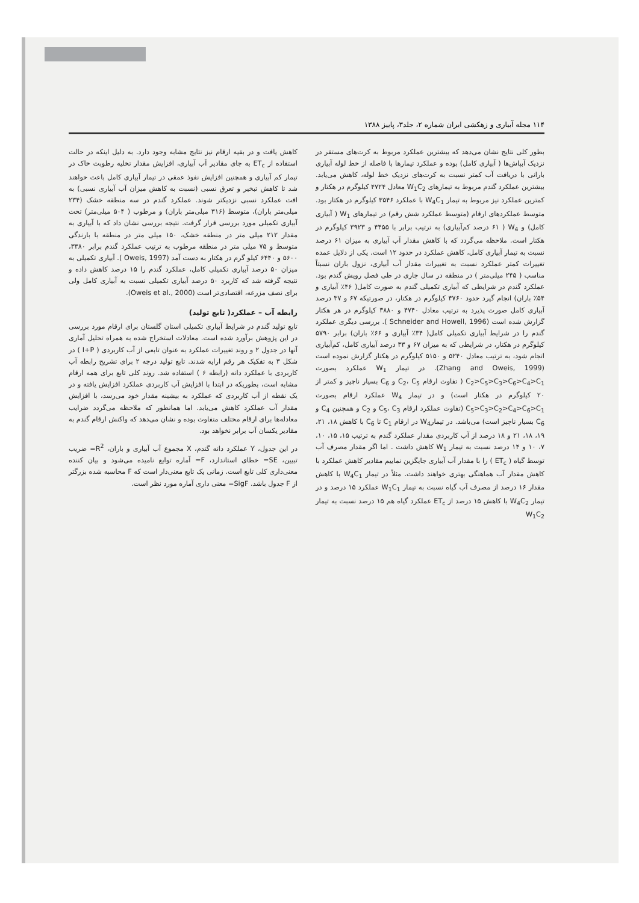۱۱۴ مجله آبیاری و زهکشی ایران شماره ۲، جلد۳، پاییز ۱۳۸۸
بطور کلی نتایج نشان می‌دهد که بیشترین عملکرد مربوط به کرت‌های مستقر در نزدیک آبپاش‌ها ( آبیاری کامل) بوده و عملکرد تیمارها با فاصله از خط لوله آبیاری بارانی با دریافت آب کمتر نسبت به کرت‌های نزدیک خط لوله، کاهش می‌یابد. بیشترین عملکرد گندم مربوط به تیمارهای W<sub>1</sub>C<sub>2</sub> معادل ۴۷۲۴ کیلوگرم در هکتار و کمترین عملکرد نیز مربوط به تیمار W<sub>4</sub>C<sub>1</sub> با عملکرد ۳۵۴۶ کیلوگرم در هکتار بود. متوسط عملکردهای ارقام (متوسط عملکرد شش رقم) در تیمارهای W<sub>1</sub> ( آبیاری کامل) و W<sub>4</sub> ( ۶۱ درصد کم‌آبیاری) به ترتیب برابر با ۴۴۵۵ و ۳۹۲۳ کیلوگرم در هکتار است. ملاحظه می‌گردد که با کاهش مقدار آب آبیاری به میزان ۶۱ درصد نسبت به تیمار آبیاری کامل، کاهش عملکرد در حدود ۱۲ است. یکی از دلایل عمده تغییرات کمتر عملکرد نسبت به تغییرات مقدار آب آبیاری، نزول باران نسبتاً مناسب ( ۲۴۵ میلی‌متر ) در منطقه در سال جاری در طی فصل رویش گندم بود. عملکرد گندم در شرایطی که آبیاری تکمیلی گندم به صورت کامل( ۴۶٪ آبیاری و ۵۴٪ باران) انجام گیرد حدود ۴۷۶۰ کیلوگرم در هکتار، در صورتیکه ۶۷ و ۳۷ درصد آبیاری کامل صورت پذیرد به ترتیب معادل ۴۷۴۰ و ۳۸۸۰ کیلوگرم در هر هکتار گزارش شده است (Schneider and Howell, 1996 ). بررسی دیگری عملکرد گندم را در شرایط آبیاری تکمیلی کامل( ۳۴٪ آبیاری و ۶۶٪ باران) برابر ۵۷۹۰ کیلوگرم در هکتار، در شرایطی که به میزان ۶۷ و ۳۳ درصد آبیاری کامل، کم‌آبیاری انجام شود، به ترتیب معادل ۵۲۴۰ و ۵۱۵۰ کیلوگرم در هکتار گزارش نموده است (Zhang and Oweis, 1999). در تیمار W<sub>1</sub> عملکرد بصورت C<sub>2</sub>>C<sub>5</sub>>C<sub>3</sub>>C<sub>6</sub>>C<sub>4</sub>>C<sub>1</sub> ( تفاوت ارقام C<sub>2</sub>، C<sub>5</sub> و C<sub>6</sub> بسیار ناچیز و کمتر از ۲۰ کیلوگرم در هکتار است) و در تیمار W<sub>4</sub> عملکرد ارقام بصورت C<sub>5</sub>>C<sub>3</sub>>C<sub>2</sub>>C<sub>4</sub>>C<sub>6</sub>>C<sub>1</sub> (تفاوت عملکرد ارقام C<sub>5</sub>، C<sub>3</sub> و C<sub>2</sub> و همچنین C<sub>4</sub> و C<sub>6</sub> بسیار ناچیز است) می‌باشد. در تیمارW<sub>4</sub> در ارقام C<sub>1</sub> تا C<sub>6</sub> با کاهش ۱۸، ۲۱، ۱۹، ۱۸، ۲۱ و ۱۸ درصد از آب کاربردی مقدار عملکرد گندم به ترتیب ۱۵، ۱۵، ۱۰، ۷، ۱۰ و ۱۴ درصد نسبت به تیمار W<sub>1</sub> کاهش داشت . اما اگر مقدار مصرف آب توسط گیاه ( ET<sub>c</sub> ) را با مقدار آب آبیاری جایگزین نماییم مقادیر کاهش عملکرد با کاهش مقدار آب هماهنگی بهتری خواهند داشت. مثلاً در تیمار W<sub>4</sub>C<sub>1</sub> با کاهش مقدار ۱۶ درصد از مصرف آب گیاه نسبت به تیمار W<sub>1</sub>C<sub>1</sub> عملکرد ۱۵ درصد و در تیمار W<sub>4</sub>C<sub>2</sub> با کاهش ۱۵ درصد از ET<sub>c</sub> عملکرد گیاه هم ۱۵ درصد نسبت به تیمار W<sub>1</sub>C<sub>2</sub>
کاهش یافت و در بقیه ارقام نیز نتایج مشابه وجود دارد. به دلیل اینکه در حالت استفاده از ET<sub>c</sub> به جای مقادیر آب آبیاری، افزایش مقدار تخلیه رطوبت خاک در تیمار کم آبیاری و همچنین افزایش نفوذ عمقی در تیمار آبیاری کامل باعث خواهند شد تا کاهش تبخیر و تعرق نسبی (نسبت به کاهش میزان آب آبیاری نسبی) به افت عملکرد نسبی نزدیکتر شوند. عملکرد گندم در سه منطقه خشک (۲۳۴ میلی‌متر باران)، متوسط (۳۱۶ میلی‌متر باران) و مرطوب ( ۵۰۴ میلی‌متر) تحت آبیاری تکمیلی مورد بررسی قرار گرفت. نتیجه بررسی نشان داد که با آبیاری به مقدار ۲۱۲ میلی متر در منطقه خشک، ۱۵۰ میلی متر در منطقه با بارندگی متوسط و ۷۵ میلی متر در منطقه مرطوب به ترتیب عملکرد گندم برابر ۳۳۸۰، ۵۶۰۰ و ۶۴۴۰ کیلو گرم در هکتار به دست آمد (Oweis, 1997 ). آبیاری تکمیلی به میزان ۵۰ درصد آبیاری تکمیلی کامل، عملکرد گندم را ۱۵ درصد کاهش داده و نتیجه گرفته شد که کاربرد ۵۰ درصد آبیاری تکمیلی نسبت به آبیاری کامل ولی برای نصف مزرعه، اقتصادی‌تر است (Oweis et al., 2000).
رابطه آب – عملکرد( تابع تولید)
تابع تولید گندم در شرایط آبیاری تکمیلی استان گلستان برای ارقام مورد بررسی در این پژوهش برآورد شده است. معادلات استخراج شده به همراه تحلیل آماری آنها در جدول ۲ و روند تغییرات عملکرد به عنوان تابعی از آب کاربردی ( I+P ) در شکل ۳ به تفکیک هر رقم ارایه شدند. تابع تولید درجه ۲ برای تشریح رابطه آب کاربردی با عملکرد دانه (رابطه ۶ ) استفاده شد. روند کلی تابع برای همه ارقام مشابه است، بطوریکه در ابتدا با افزایش آب کاربردی عملکرد افزایش یافته و در یک نقطه از آب کاربردی که عملکرد به بیشینه مقدار خود می‌رسد، با افزایش مقدار آب عملکرد کاهش می‌یابد. اما همانطور که ملاحظه می‌گردد ضرایب معادله‌ها برای ارقام مختلف متفاوت بوده و نشان می‌دهد که واکنش ارقام گندم به مقادیر یکسان آب برابر نخواهد بود.
در این جدول، Y عملکرد دانه گندم، X مجموع آب آبیاری و باران، R<sup>2</sup>= ضریب تبیین، SE= خطای استاندارد، F= آماره توابع نامیده می‌شود و بیان کننده معنی‌داری کلی تابع است. زمانی یک تابع معنی‌دار است که F محاسبه شده بزرگتر از F جدول باشد. SigF= معنی داری آماره مورد نظر است.